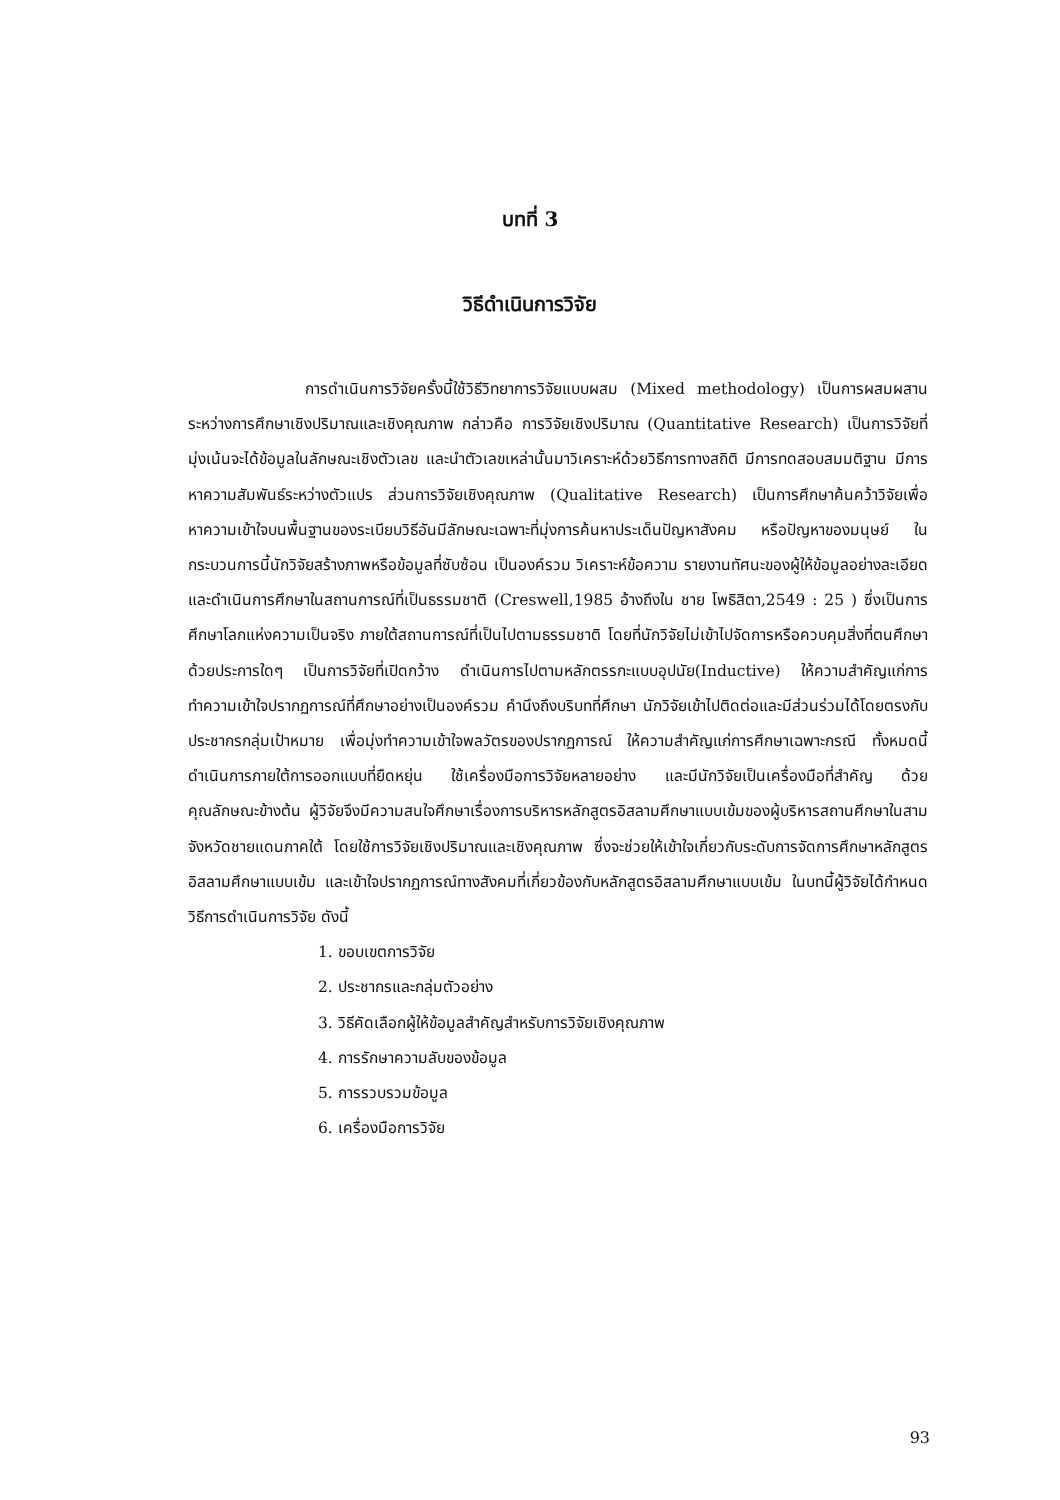บทที่ 3
วิธีดำเนินการวิจัย
การดำเนินการวิจัยครั้งนี้ใช้วิธีวิทยาการวิจัยแบบผสม (Mixed methodology) เป็นการผสมผสานระหว่างการศึกษาเชิงปริมาณและเชิงคุณภาพ กล่าวคือ การวิจัยเชิงปริมาณ (Quantitative Research) เป็นการวิจัยที่มุ่งเน้นจะได้ข้อมูลในลักษณะเชิงตัวเลข และนำตัวเลขเหล่านั้นมาวิเคราะห์ด้วยวิธีการทางสถิติ มีการทดสอบสมมติฐาน มีการหาความสัมพันธ์ระหว่างตัวแปร ส่วนการวิจัยเชิงคุณภาพ (Qualitative Research) เป็นการศึกษาค้นคว้าวิจัยเพื่อหาความเข้าใจบนพื้นฐานของระเบียบวิธีอันมีลักษณะเฉพาะที่มุ่งการค้นหาประเด็นปัญหาสังคม หรือปัญหาของมนุษย์ ในกระบวนการนี้นักวิจัยสร้างภาพหรือข้อมูลที่ซับซ้อน เป็นองค์รวม วิเคราะห์ข้อความ รายงานทัศนะของผู้ให้ข้อมูลอย่างละเอียด และดำเนินการศึกษาในสถานการณ์ที่เป็นธรรมชาติ (Creswell,1985 อ้างถึงใน ชาย โพธิสิตา,2549 : 25 ) ซึ่งเป็นการศึกษาโลกแห่งความเป็นจริง ภายใต้สถานการณ์ที่เป็นไปตามธรรมชาติ โดยที่นักวิจัยไม่เข้าไปจัดการหรือควบคุมสิ่งที่ตนศึกษาด้วยประการใดๆ เป็นการวิจัยที่เปิดกว้าง ดำเนินการไปตามหลักตรรกะแบบอุปนัย(Inductive) ให้ความสำคัญแก่การทำความเข้าใจปรากฏการณ์ที่ศึกษาอย่างเป็นองค์รวม คำนึงถึงบริบทที่ศึกษา นักวิจัยเข้าไปติดต่อและมีส่วนร่วมได้โดยตรงกับประชากรกลุ่มเป้าหมาย เพื่อมุ่งทำความเข้าใจพลวัตรของปรากฏการณ์ ให้ความสำคัญแก่การศึกษาเฉพาะกรณี ทั้งหมดนี้ดำเนินการภายใต้การออกแบบที่ยืดหยุ่น ใช้เครื่องมือการวิจัยหลายอย่าง และมีนักวิจัยเป็นเครื่องมือที่สำคัญ ด้วยคุณลักษณะข้างต้น ผู้วิจัยจึงมีความสนใจศึกษาเรื่องการบริหารหลักสูตรอิสลามศึกษาแบบเข้มของผู้บริหารสถานศึกษาในสามจังหวัดชายแดนภาคใต้ โดยใช้การวิจัยเชิงปริมาณและเชิงคุณภาพ ซึ่งจะช่วยให้เข้าใจเกี่ยวกับระดับการจัดการศึกษาหลักสูตรอิสลามศึกษาแบบเข้ม และเข้าใจปรากฏการณ์ทางสังคมที่เกี่ยวข้องกับหลักสูตรอิสลามศึกษาแบบเข้ม ในบทนี้ผู้วิจัยได้กำหนดวิธีการดำเนินการวิจัย ดังนี้
1. ขอบเขตการวิจัย
2. ประชากรและกลุ่มตัวอย่าง
3. วิธีคัดเลือกผู้ให้ข้อมูลสำคัญสำหรับการวิจัยเชิงคุณภาพ
4. การรักษาความลับของข้อมูล
5. การรวบรวมข้อมูล
6. เครื่องมือการวิจัย
93